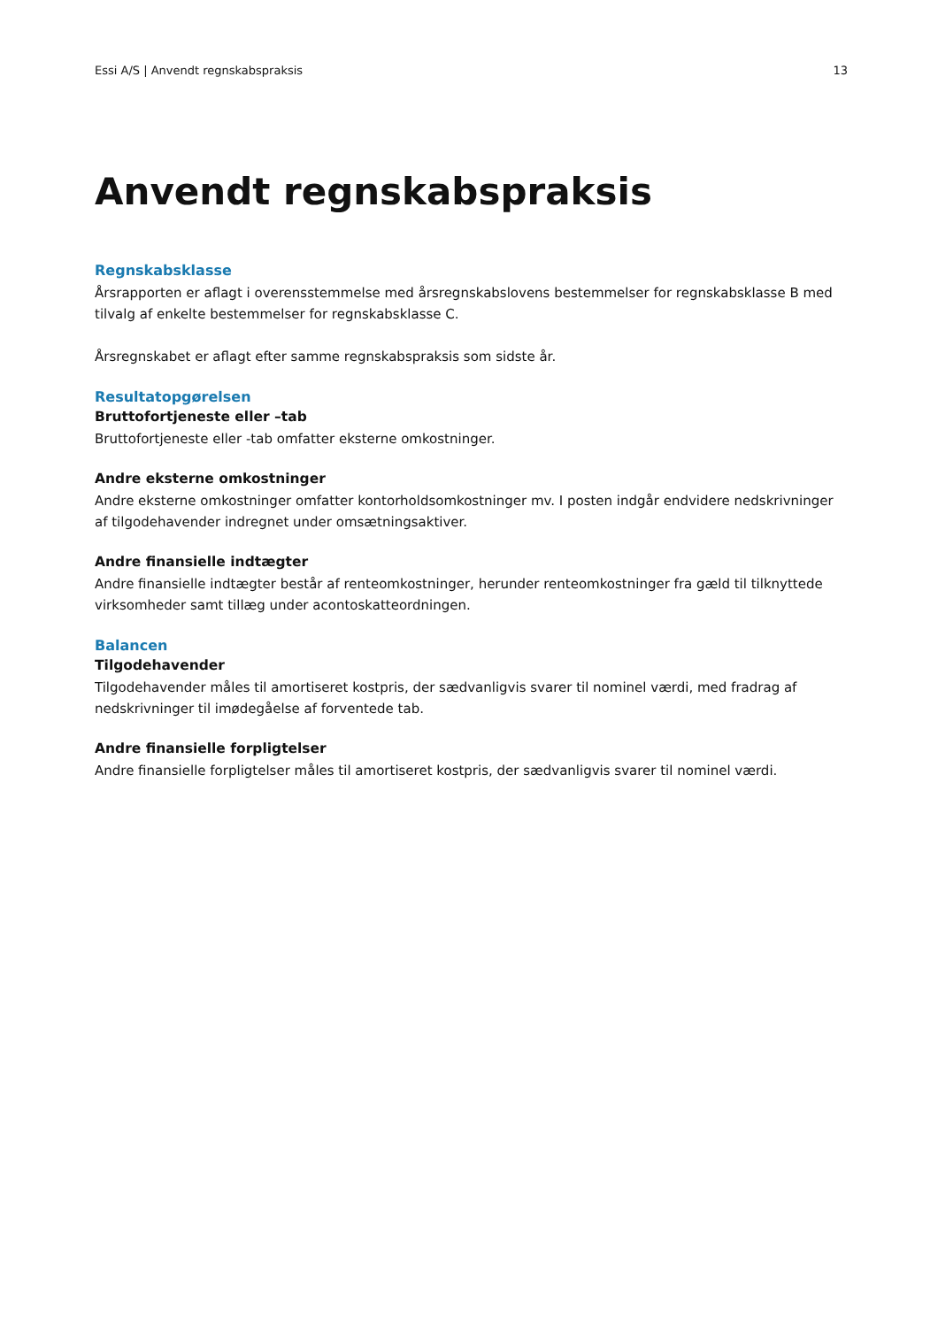Essi A/S | Anvendt regnskabspraksis 13
Anvendt regnskabspraksis
Regnskabsklasse
Årsrapporten er aflagt i overensstemmelse med årsregnskabslovens bestemmelser for regnskabsklasse B med tilvalg af enkelte bestemmelser for regnskabsklasse C.
Årsregnskabet er aflagt efter samme regnskabspraksis som sidste år.
Resultatopgørelsen
Bruttofortjeneste eller –tab
Bruttofortjeneste eller -tab omfatter eksterne omkostninger.
Andre eksterne omkostninger
Andre eksterne omkostninger omfatter kontorholdsomkostninger mv. I posten indgår endvidere nedskrivninger af tilgodehavender indregnet under omsætningsaktiver.
Andre finansielle indtægter
Andre finansielle indtægter består af renteomkostninger, herunder renteomkostninger fra gæld til tilknyttede virksomheder samt tillæg under acontoskatteordningen.
Balancen
Tilgodehavender
Tilgodehavender måles til amortiseret kostpris, der sædvanligvis svarer til nominel værdi, med fradrag af nedskrivninger til imødegåelse af forventede tab.
Andre finansielle forpligtelser
Andre finansielle forpligtelser måles til amortiseret kostpris, der sædvanligvis svarer til nominel værdi.